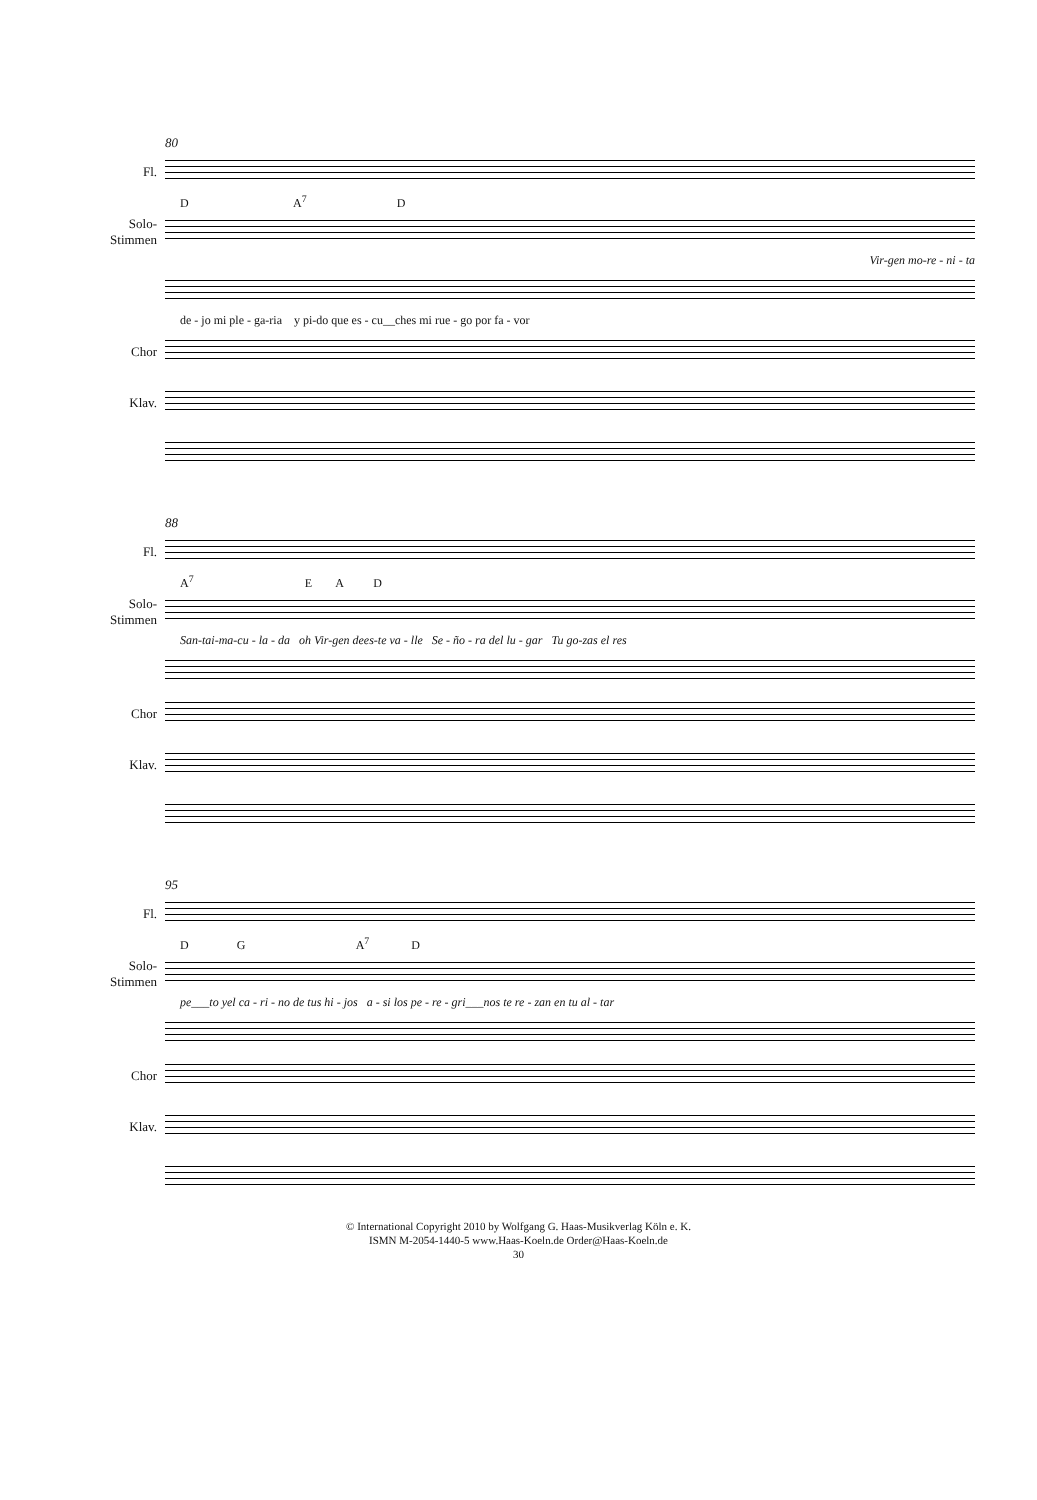80
Fl.
D A<sup>7</sup> D
Solo-
Stimmen
Vir-gen mo-re - ni - ta
de - jo mi ple - ga-ria y pi-do que es - cu__ches mi rue - go por fa - vor
Chor
Klav.
88
Fl.
A<sup>7</sup> E A D
Solo-
Stimmen
San-tai-ma-cu - la - da oh Vir-gen dees-te va - lle Se - ño - ra del lu - gar Tu go-zas el res
Chor
Klav.
95
Fl.
D G A<sup>7</sup> D
Solo-
Stimmen
pe___to yel ca - ri - no de tus hi - jos a - si los pe - re - gri___nos te re - zan en tu al - tar
Chor
Klav.
© International Copyright 2010 by Wolfgang G. Haas-Musikverlag Köln e. K.
ISMN M-2054-1440-5 www.Haas-Koeln.de Order@Haas-Koeln.de
30